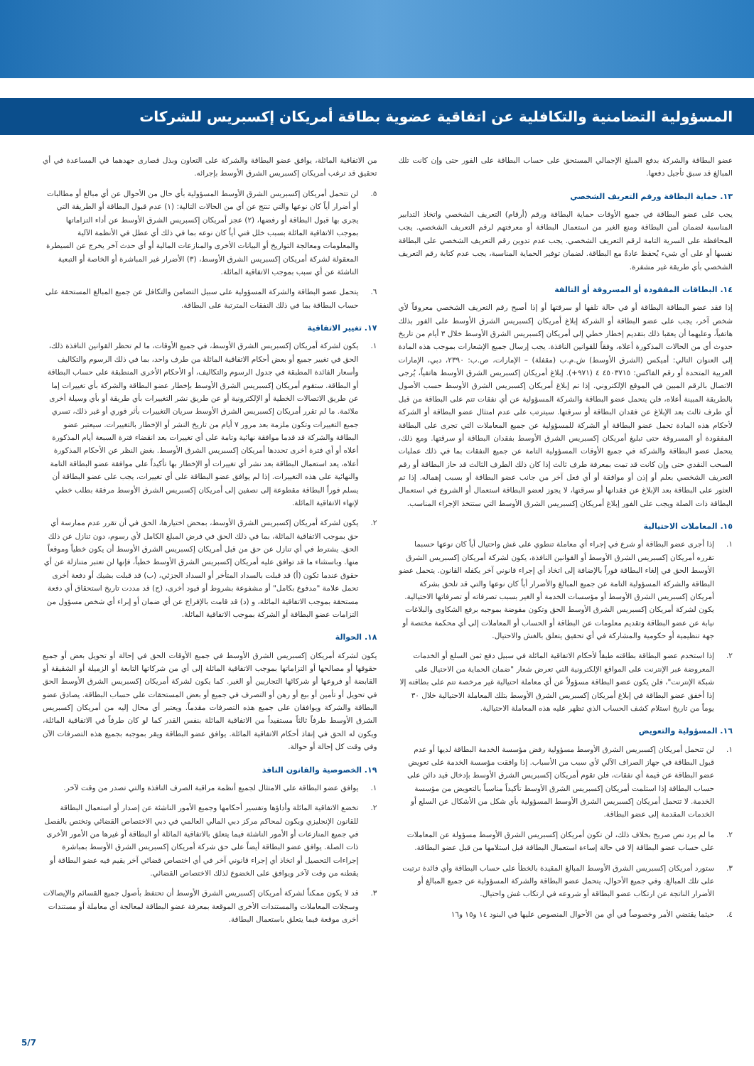المسؤولية التضامنية والتكافلية عن اتفاقية عضوية بطاقة أمريكان إكسبريس للشركات
عضو البطاقة والشركة بدفع المبلغ الإجمالي المستحق على حساب البطاقة على الفور حتى وإن كانت تلك المبالغ قد سبق تأجيل دفعها.
١٣. حماية البطاقة ورقم التعريف الشخصي
يجب على عضو البطاقة في جميع الأوقات حماية البطاقة ورقم (أرقام) التعريف الشخصي واتخاذ التدابير المناسبة لضمان أمن البطاقة ومنع الغير من استعمال البطاقة أو معرفتهم لرقم التعريف الشخصي. يجب المحافظة على السرية التامة لرقم التعريف الشخصي. يجب عدم تدوين رقم التعريف الشخصي على البطاقة نفسها أو على أي شيء يُحفظ عادةً مع البطاقة. لضمان توفير الحماية المناسبة، يجب عدم كتابة رقم التعريف الشخصي بأي طريقة غير مشفرة.
١٤. البطاقات المفقودة أو المسروقة أو التالفة
إذا فقد عضو البطاقة البطاقة أو في حالة تلفها أو سرقتها أو إذا أصبح رقم التعريف الشخصي معروفاً لأي شخص آخر، يجب على عضو البطاقة أو الشركة إبلاغ أمريكان إكسبريس الشرق الأوسط على الفور بذلك هاتفياً، وعليهما أن يعقبا ذلك بتقديم إخطار خطي إلى أمريكان إكسبريس الشرق الأوسط خلال ٣ أيام من تاريخ حدوث أي من الحالات المذكورة أعلاه، وفقاً للقوانين النافذة. يجب إرسال جميع الإشعارات بموجب هذه المادة إلى العنوان التالي: أميكس (الشرق الأوسط) ش.م.ب (مقفلة) – الإمارات، ص.ب: ٢٣٩٠، دبي، الإمارات العربية المتحدة أو رقم الفاكس: ٤٥٠٣٧١٥ ٤ (٩٧١+). إبلاغ أمريكان إكسبريس الشرق الأوسط هاتفياً، يُرجى الاتصال بالرقم المبين في الموقع الإلكتروني. إذا تم إبلاغ أمريكان إكسبريس الشرق الأوسط حسب الأصول بالطريقة المبينة أعلاه، فلن يتحمل عضو البطاقة والشركة المسؤولية عن أي نفقات تتم على البطاقة من قبل أي طرف ثالث بعد الإبلاغ عن فقدان البطاقة أو سرقتها. سيترتب على عدم امتثال عضو البطاقة أو الشركة لأحكام هذه المادة تحمل عضو البطاقة أو الشركة للمسؤولية عن جميع المعاملات التي تجرى على البطاقة المفقودة أو المسروقة حتى تبليغ أمريكان إكسبريس الشرق الأوسط بفقدان البطاقة أو سرقتها. ومع ذلك، يتحمل عضو البطاقة والشركة في جميع الأوقات المسؤولية التامة عن جميع النفقات بما في ذلك عمليات السحب النقدي حتى وإن كانت قد تمت بمعرفة طرف ثالث إذا كان ذلك الطرف الثالث قد حاز البطاقة أو رقم التعريف الشخصي بعلم أو إذن أو موافقة أو أي فعل آخر من جانب عضو البطاقة أو بسبب إهماله. إذا تم العثور على البطاقة بعد الإبلاغ عن فقدانها أو سرقتها، لا يجوز لعضو البطاقة استعمال أو الشروع في استعمال البطاقة ذات الصلة ويجب على الفور إبلاغ أمريكان إكسبريس الشرق الأوسط التي ستتخذ الإجراء المناسب.
١٥. المعاملات الاحتيالية
١. إذا أجرى عضو البطاقة أو شرع في إجراء أي معاملة تنطوي على غش واحتيال أياً كان نوعها حسبما تقرره أمريكان إكسبريس الشرق الأوسط أو القوانين النافذة، يكون لشركة أمريكان إكسبريس الشرق الأوسط الحق في إلغاء البطاقة فوراً بالإضافة إلى اتخاذ أي إجراء قانوني آخر يكفله القانون. يتحمل عضو البطاقة والشركة المسؤولية التامة عن جميع المبالغ والأضرار أياً كان نوعها والتي قد تلحق بشركة أمريكان إكسبريس الشرق الأوسط أو مؤسسات الخدمة أو الغير بسبب تصرفاته أو تصرفاتها الاحتيالية. يكون لشركة أمريكان إكسبريس الشرق الأوسط الحق وتكون مفوضة بموجبه برفع الشكاوى والبلاغات نيابة عن عضو البطاقة وتقديم معلومات عن البطاقة أو الحساب أو المعاملات إلى أي محكمة مختصة أو جهة تنظيمية أو حكومية والمشاركة في أي تحقيق يتعلق بالغش والاحتيال.
٢. إذا استخدم عضو البطاقة بطاقته طبقاً لأحكام الاتفاقية المائلة في سبيل دفع ثمن السلع أو الخدمات المعروضة عبر الإنترنت على المواقع الإلكترونية التي تعرض شعار "ضمان الحماية من الاحتيال على شبكة الإنترنت"، فلن يكون عضو البطاقة مسؤولاً عن أي معاملة احتيالية غير مرخصة تتم على بطاقته إلا إذا أخفق عضو البطاقة في إبلاغ أمريكان إكسبريس الشرق الأوسط بتلك المعاملة الاحتيالية خلال ٣٠ يوماً من تاريخ استلام كشف الحساب الذي تظهر عليه هذه المعاملة الاحتيالية.
١٦. المسؤولية والتعويض
١. لن تتحمل أمريكان إكسبريس الشرق الأوسط مسؤولية رفض مؤسسة الخدمة البطاقة لديها أو عدم قبول البطاقة في جهاز الصراف الآلي لأي سبب من الأسباب. إذا وافقت مؤسسة الخدمة على تعويض عضو البطاقة عن قيمة أي نفقات، فلن تقوم أمريكان إكسبريس الشرق الأوسط بإدخال قيد دائن على حساب البطاقة إذا استلمت أمريكان إكسبريس الشرق الأوسط تأكيداً مناسباً بالتعويض من مؤسسة الخدمة. لا تتحمل أمريكان إكسبريس الشرق الأوسط المسؤولية بأي شكل من الأشكال عن السلع أو الخدمات المقدمة إلى عضو البطاقة.
٢. ما لم يرد نص صريح بخلاف ذلك، لن تكون أمريكان إكسبريس الشرق الأوسط مسؤولة عن المعاملات على حساب عضو البطاقة إلا في حالة إساءة استعمال البطاقة قبل استلامها من قبل عضو البطاقة.
٣. ستورد أمريكان إكسبريس الشرق الأوسط المبالغ المقيدة بالخطأ على حساب البطاقة وأي فائدة ترتبت على تلك المبالغ. وفي جميع الأحوال، يتحمل عضو البطاقة والشركة المسؤولية عن جميع المبالغ أو الأضرار الناتجة عن ارتكاب عضو البطاقة أو شروعه في ارتكاب غش واحتيال.
٤. حيثما يقتضي الأمر وخصوصاً في أي من الأحوال المنصوص عليها في البنود ١٤ و١٥ و١٦
من الاتفاقية المائلة، يوافق عضو البطاقة والشركة على التعاون وبذل قصارى جهدهما في المساعدة في أي تحقيق قد ترغب أمريكان إكسبريس الشرق الأوسط بإجرائه.
٥. لن تتحمل أمريكان إكسبريس الشرق الأوسط المسؤولية بأي حال من الأحوال عن أي مبالغ أو مطالبات أو أضرار أياً كان نوعها والتي تنتج عن أي من الحالات التالية: (١) عدم قبول البطاقة أو الطريقة التي يجرى بها قبول البطاقة أو رفضها، (٢) عجز أمريكان إكسبريس الشرق الأوسط عن أداء التزاماتها بموجب الاتفاقية المائلة بسبب خلل فني أياً كان نوعه بما في ذلك أي عطل في الأنظمة الآلية والمعلومات ومعالجة التواريخ أو البيانات الأخرى والمنازعات المالية أو أي حدث آخر يخرج عن السيطرة المعقولة لشركة أمريكان إكسبريس الشرق الأوسط، (٣) الأضرار غير المباشرة أو الخاصة أو التبعية الناشئة عن أي سبب بموجب الاتفاقية المائلة.
٦. يتحمل عضو البطاقة والشركة المسؤولية على سبيل التضامن والتكافل عن جميع المبالغ المستحقة على حساب البطاقة بما في ذلك النفقات المترتبة على البطاقة.
١٧. تغيير الاتفاقية
١. يكون لشركة أمريكان إكسبريس الشرق الأوسط، في جميع الأوقات، ما لم تحظر القوانين النافذة ذلك، الحق في تغيير جميع أو بعض أحكام الاتفاقية المائلة من طرف واحد، بما في ذلك الرسوم والتكاليف وأسعار الفائدة المطبقة في جدول الرسوم والتكاليف، أو الأحكام الأخرى المنطبقة على حساب البطاقة أو البطاقة. ستقوم أمريكان إكسبريس الشرق الأوسط بإخطار عضو البطاقة والشركة بأي تغييرات إما عن طريق الاتصالات الخطية أو الإلكترونية أو عن طريق نشر التغييرات بأي طريقة أو بأي وسيلة أخرى ملائمة. ما لم تقرر أمريكان إكسبريس الشرق الأوسط سريان التغييرات بأثر فوري أو غير ذلك، تسري جميع التغييرات وتكون ملزمة بعد مرور ٧ أيام من تاريخ النشر أو الإخطار بالتغييرات. سيعتبر عضو البطاقة والشركة قد قدما موافقة نهائية وتامة على أي تغييرات بعد انقضاء فترة السبعة أيام المذكورة أعلاه أو أي فترة أخرى تحددها أمريكان إكسبريس الشرق الأوسط. بغض النظر عن الأحكام المذكورة أعلاه، يعد استعمال البطاقة بعد نشر أي تغييرات أو الإخطار بها تأكيداً على موافقة عضو البطاقة التامة والنهائية على هذه التغييرات. إذا لم يوافق عضو البطاقة على أي تغييرات، يجب على عضو البطاقة أن يسلم فوراً البطاقة مقطوعة إلى نصفين إلى أمريكان إكسبريس الشرق الأوسط مرفقة بطلب خطي لإنهاء الاتفاقية المائلة.
٢. يكون لشركة أمريكان إكسبريس الشرق الأوسط، بمحض اختيارها، الحق في أن تقرر عدم ممارسة أي حق بموجب الاتفاقية المائلة، بما في ذلك الحق في فرض المبلغ الكامل لأي رسوم، دون تنازل عن ذلك الحق. يشترط في أي تنازل عن حق من قبل أمريكان إكسبريس الشرق الأوسط أن يكون خطياً وموقعاً منها. وباستثناء ما قد توافق عليه أمريكان إكسبريس الشرق الأوسط خطياً، فإنها لن تعتبر متنازلة عن أي حقوق عندما تكون (أ) قد قبلت بالسداد المتأخر أو السداد الجزئي، (ب) قد قبلت بشيك أو دفعة أخرى تحمل علامة "مدفوع بكامل" أو مشفوعة بشروط أو قيود أخرى، (ج) قد مددت تاريخ استحقاق أي دفعة مستحقة بموجب الاتفاقية المائلة، و (د) قد قامت بالإفراج عن أي ضمان أو إبراء أي شخص مسؤول من التزامات عضو البطاقة أو الشركة بموجب الاتفاقية المائلة.
١٨. الحوالة
يكون لشركة أمريكان إكسبريس الشرق الأوسط في جميع الأوقات الحق في إحالة أو تحويل بعض أو جميع حقوقها أو مصالحها أو التزاماتها بموجب الاتفاقية المائلة إلى أي من شركاتها التابعة أو الزميلة أو الشقيقة أو القابضة أو فروعها أو شركائها التجاريين أو الغير. كما يكون لشركة أمريكان إكسبريس الشرق الأوسط الحق في تحويل أو تأمين أو بيع أو رهن أو التصرف في جميع أو بعض المستحقات على حساب البطاقة. يصادق عضو البطاقة والشركة ويوافقان على جميع هذه التصرفات مقدماً. ويعتبر أي محال إليه من أمريكان إكسبريس الشرق الأوسط طرفاً ثالثاً مستفيداً من الاتفاقية المائلة بنفس القدر كما لو كان طرفاً في الاتفاقية المائلة، ويكون له الحق في إنفاذ أحكام الاتفاقية المائلة. يوافق عضو البطاقة ويقر بموجبه بجميع هذه التصرفات الآن وفي وقت كل إحالة أو حوالة.
١٩. الخصوصية والقانون النافذ
١. يوافق عضو البطاقة على الامتثال لجميع أنظمة مراقبة الصرف النافذة والتي تصدر من وقت لآخر.
٢. تخضع الاتفاقية المائلة وأداؤها وتفسير أحكامها وجميع الأمور الناشئة عن إصدار أو استعمال البطاقة للقانون الإنجليزي ويكون لمحاكم مركز دبي المالي العالمي في دبي الاختصاص القضائي وتختص بالفصل في جميع المنازعات أو الأمور الناشئة فيما يتعلق بالاتفاقية المائلة أو البطاقة أو غيرها من الأمور الأخرى ذات الصلة. يوافق عضو البطاقة أيضاً على حق شركة أمريكان إكسبريس الشرق الأوسط بمباشرة إجراءات التحصيل أو اتخاذ أي إجراء قانوني آخر في أي اختصاص قضائي آخر يقيم فيه عضو البطاقة أو يقطنه من وقت لآخر ويوافق على الخضوع لذلك الاختصاص القضائي.
٣. قد لا يكون ممكناً لشركة أمريكان إكسبريس الشرق الأوسط أن تحتفظ بأصول جميع القسائم والإيصالات وسجلات المعاملات والمستندات الأخرى الموقعة بمعرفة عضو البطاقة لمعالجة أي معاملة أو مستندات أخرى موقعة فيما يتعلق باستعمال البطاقة.
5/7